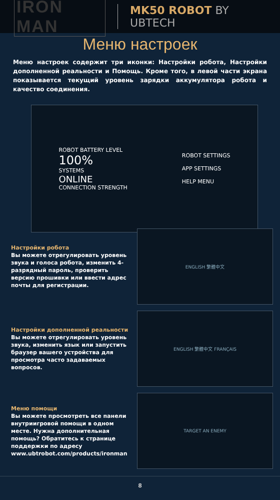IRON MAN MK50 ROBOT BY UBTECH
Меню настроек
Меню настроек содержит три иконки: Настройки робота, Настройки дополненной реальности и Помощь. Кроме того, в левой части экрана показывается текущий уровень зарядки аккумулятора робота и качество соединения.
ROBOT BATTERY LEVEL
100%
SYSTEMS
ONLINE
CONNECTION STRENGTH
ROBOT SETTINGS
APP SETTINGS
HELP MENU
Настройки робота
Вы можете отрегулировать уровень звука и голоса робота, изменить 4-разрядный пароль, проверить версию прошивки или ввести адрес почты для регистрации.
ENGLISH 繁體中文
Настройки дополненной реальности
Вы можете отрегулировать уровень звука, изменить язык или запустить браузер вашего устройства для просмотра часто задаваемых вопросов.
ENGLISH 繁體中文 FRANÇAIS
Меню помощи
Вы можете просмотреть все панели внутриигровой помощи в одном месте. Нужна дополнительная помощь? Обратитесь к странице поддержки по адресу www.ubtrobot.com/products/ironman
TARGET AN ENEMY
8